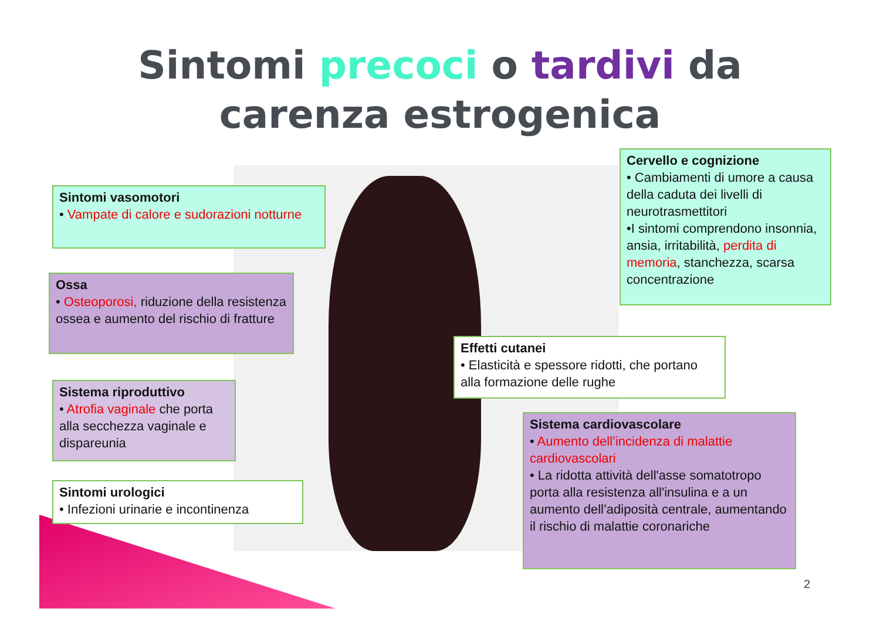Sintomi precoci o tardivi da carenza estrogenica
Sintomi vasomotori
• Vampate di calore e sudorazioni notturne
Ossa
• Osteoporosi, riduzione della resistenza ossea e aumento del rischio di fratture
Sistema riproduttivo
• Atrofia vaginale che porta alla secchezza vaginale e dispareunia
Sintomi urologici
• Infezioni urinarie e incontinenza
Cervello e cognizione
• Cambiamenti di umore a causa della caduta dei livelli di neurotrasmettitori
•I sintomi comprendono insonnia, ansia, irritabilità, perdita di memoria, stanchezza, scarsa concentrazione
Effetti cutanei
• Elasticità e spessore ridotti, che portano alla formazione delle rughe
Sistema cardiovascolare
• Aumento dell’incidenza di malattie cardiovascolari
• La ridotta attività dell'asse somatotropo porta alla resistenza all'insulina e a un aumento dell’adiposità centrale, aumentando il rischio di malattie coronariche
2